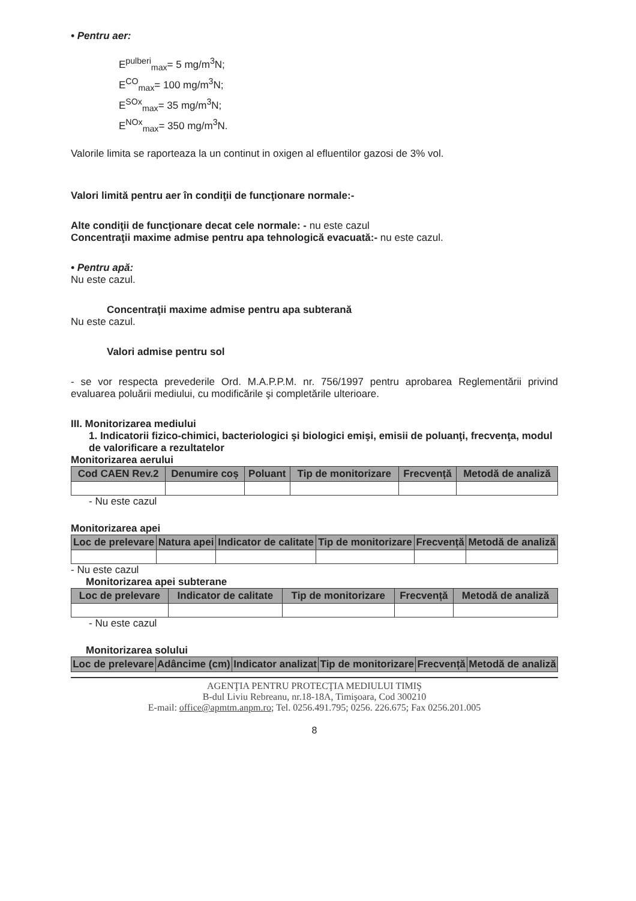• Pentru aer:
E<sup>pulberi</sup><sub>max</sub>= 5 mg/m<sup>3</sup>N;
E<sup>CO</sup><sub>max</sub>= 100 mg/m<sup>3</sup>N;
E<sup>SOx</sup><sub>max</sub>= 35 mg/m<sup>3</sup>N;
E<sup>NOx</sup><sub>max</sub>= 350 mg/m<sup>3</sup>N.
Valorile limita se raporteaza la un continut in oxigen al efluentilor gazosi de 3% vol.
Valori limită pentru aer în condiţii de funcţionare normale:-
Alte condiţii de funcţionare decat cele normale: - nu este cazul
Concentraţii maxime admise pentru apa tehnologică evacuată:- nu este cazul.
• Pentru apă:
Nu este cazul.
Concentraţii maxime admise pentru apa subterană
Nu este cazul.
Valori admise pentru sol
- se vor respecta prevederile Ord. M.A.P.P.M. nr. 756/1997 pentru aprobarea Reglementării privind evaluarea poluării mediului, cu modificările şi completările ulterioare.
III. Monitorizarea mediului
1. Indicatorii fizico-chimici, bacteriologici şi biologici emişi, emisii de poluanţi, frecvenţa, modul de valorificare a rezultatelor
Monitorizarea aerului
| Cod CAEN Rev.2 | Denumire coș | Poluant | Tip de monitorizare | Frecvență | Metodă de analiză |
| --- | --- | --- | --- | --- | --- |
- Nu este cazul
Monitorizarea apei
| Loc de prelevare | Natura apei | Indicator de calitate | Tip de monitorizare | Frecvență | Metodă de analiză |
| --- | --- | --- | --- | --- | --- |
- Nu este cazul
Monitorizarea apei subterane
| Loc de prelevare | Indicator de calitate | Tip de monitorizare | Frecvență | Metodă de analiză |
| --- | --- | --- | --- | --- |
- Nu este cazul
Monitorizarea solului
| Loc de prelevare | Adâncime (cm) | Indicator analizat | Tip de monitorizare | Frecvență | Metodă de analiză |
| --- | --- | --- | --- | --- | --- |
AGENŢIA PENTRU PROTECŢIA MEDIULUI TIMIŞ
B-dul Liviu Rebreanu, nr.18-18A, Timişoara, Cod 300210
E-mail: office@apmtm.anpm.ro; Tel. 0256.491.795; 0256. 226.675; Fax 0256.201.005
8